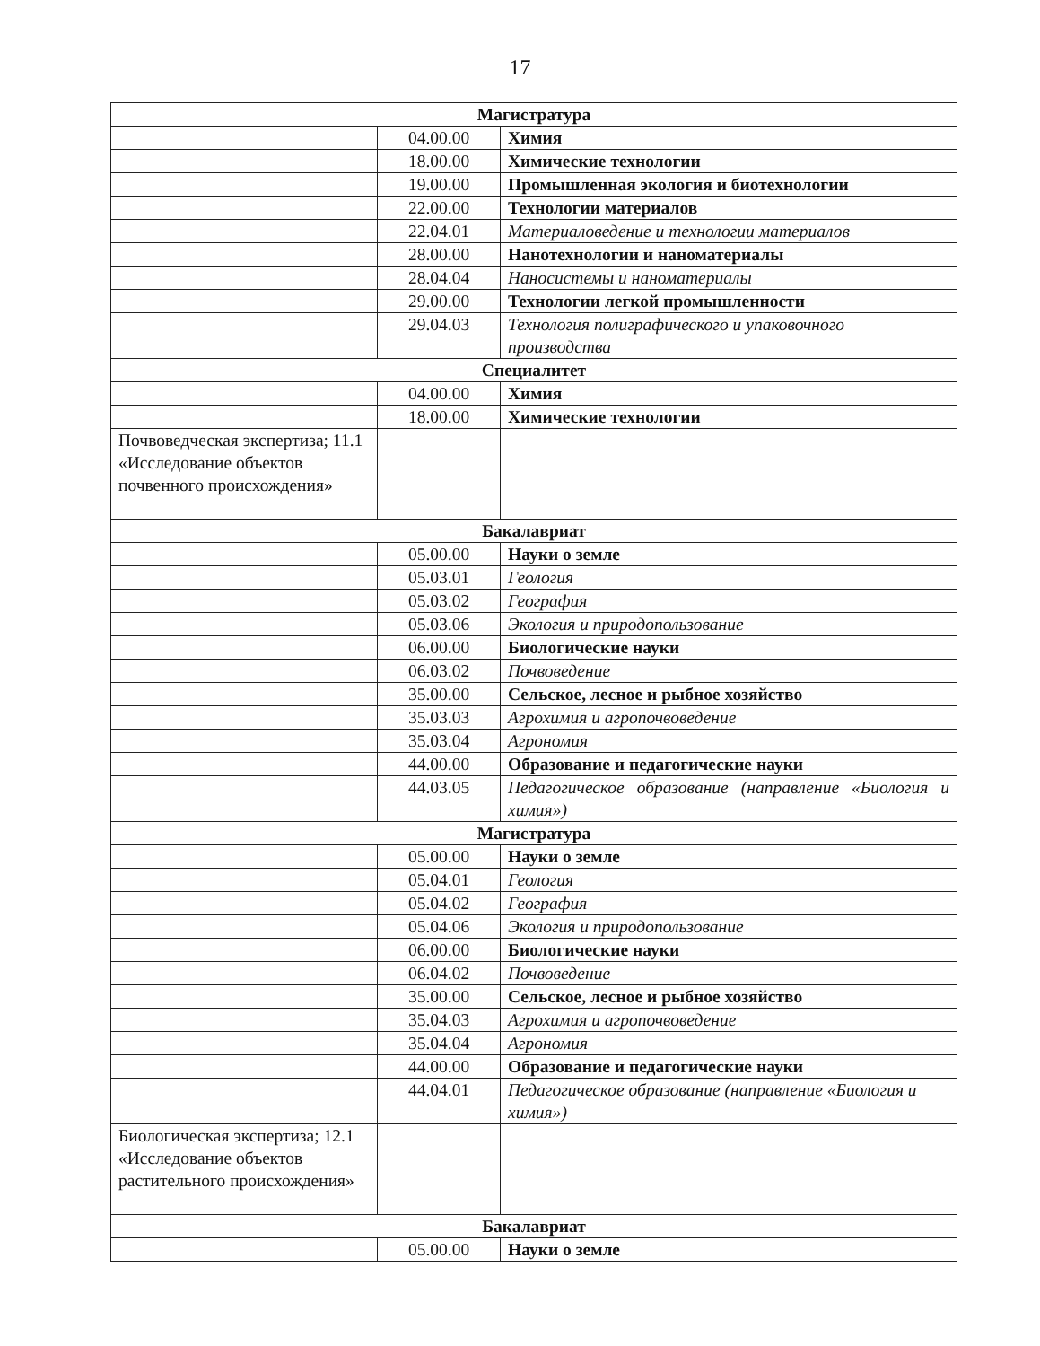17
| Магистратура | | |
| | 04.00.00 | Химия |
| | 18.00.00 | Химические технологии |
| | 19.00.00 | Промышленная экология и биотехнологии |
| | 22.00.00 | Технологии материалов |
| | 22.04.01 | Материаловедение и технологии материалов |
| | 28.00.00 | Нанотехнологии и наноматериалы |
| | 28.04.04 | Наносистемы и наноматериалы |
| | 29.00.00 | Технологии легкой промышленности |
| | 29.04.03 | Технология полиграфического и упаковочного производства |
| Специалитет | | |
| | 04.00.00 | Химия |
| | 18.00.00 | Химические технологии |
| Почвоведческая экспертиза; 11.1 «Исследование объектов почвенного происхождения» | | |
| Бакалавриат | | |
| | 05.00.00 | Науки о земле |
| | 05.03.01 | Геология |
| | 05.03.02 | География |
| | 05.03.06 | Экология и природопользование |
| | 06.00.00 | Биологические науки |
| | 06.03.02 | Почвоведение |
| | 35.00.00 | Сельское, лесное и рыбное хозяйство |
| | 35.03.03 | Агрохимия и агропочвоведение |
| | 35.03.04 | Агрономия |
| | 44.00.00 | Образование и педагогические науки |
| | 44.03.05 | Педагогическое образование (направление «Биология и химия») |
| Магистратура | | |
| | 05.00.00 | Науки о земле |
| | 05.04.01 | Геология |
| | 05.04.02 | География |
| | 05.04.06 | Экология и природопользование |
| | 06.00.00 | Биологические науки |
| | 06.04.02 | Почвоведение |
| | 35.00.00 | Сельское, лесное и рыбное хозяйство |
| | 35.04.03 | Агрохимия и агропочвоведение |
| | 35.04.04 | Агрономия |
| | 44.00.00 | Образование и педагогические науки |
| | 44.04.01 | Педагогическое образование (направление «Биология и химия») |
| Биологическая экспертиза; 12.1 «Исследование объектов растительного происхождения» | | |
| Бакалавриат | | |
| | 05.00.00 | Науки о земле |